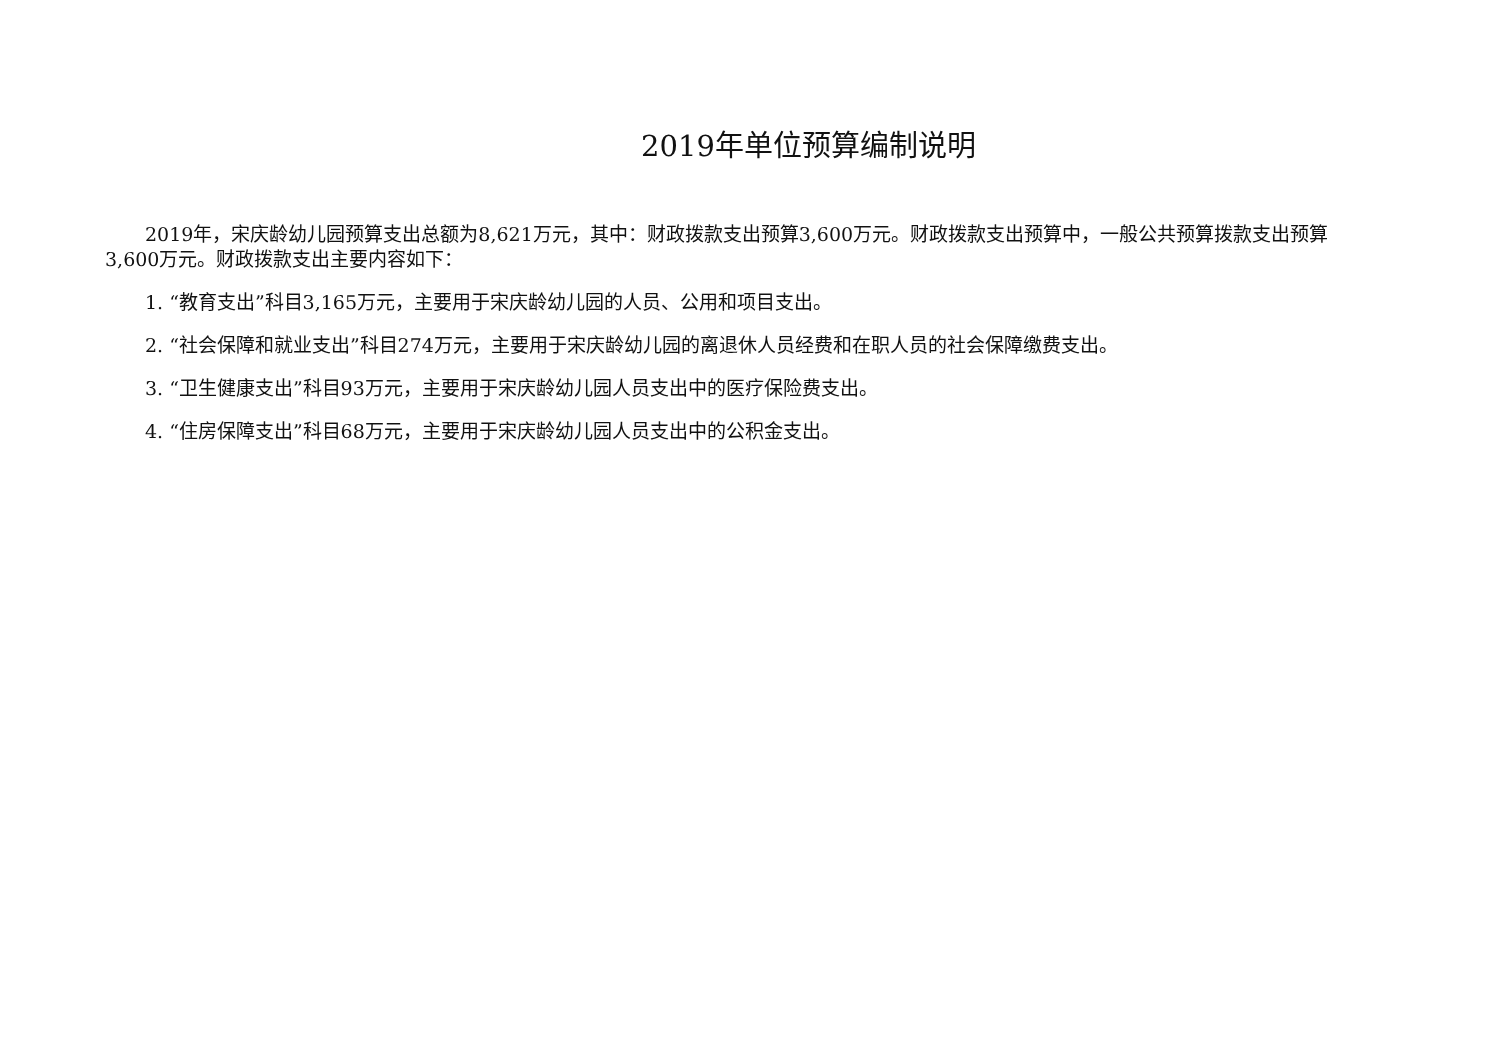2019年单位预算编制说明
2019年，宋庆龄幼儿园预算支出总额为8,621万元，其中：财政拨款支出预算3,600万元。财政拨款支出预算中，一般公共预算拨款支出预算3,600万元。财政拨款支出主要内容如下：
1. “教育支出”科目3,165万元，主要用于宋庆龄幼儿园的人员、公用和项目支出。
2. “社会保障和就业支出”科目274万元，主要用于宋庆龄幼儿园的离退休人员经费和在职人员的社会保障缴费支出。
3. “卫生健康支出”科目93万元，主要用于宋庆龄幼儿园人员支出中的医疗保险费支出。
4. “住房保障支出”科目68万元，主要用于宋庆龄幼儿园人员支出中的公积金支出。